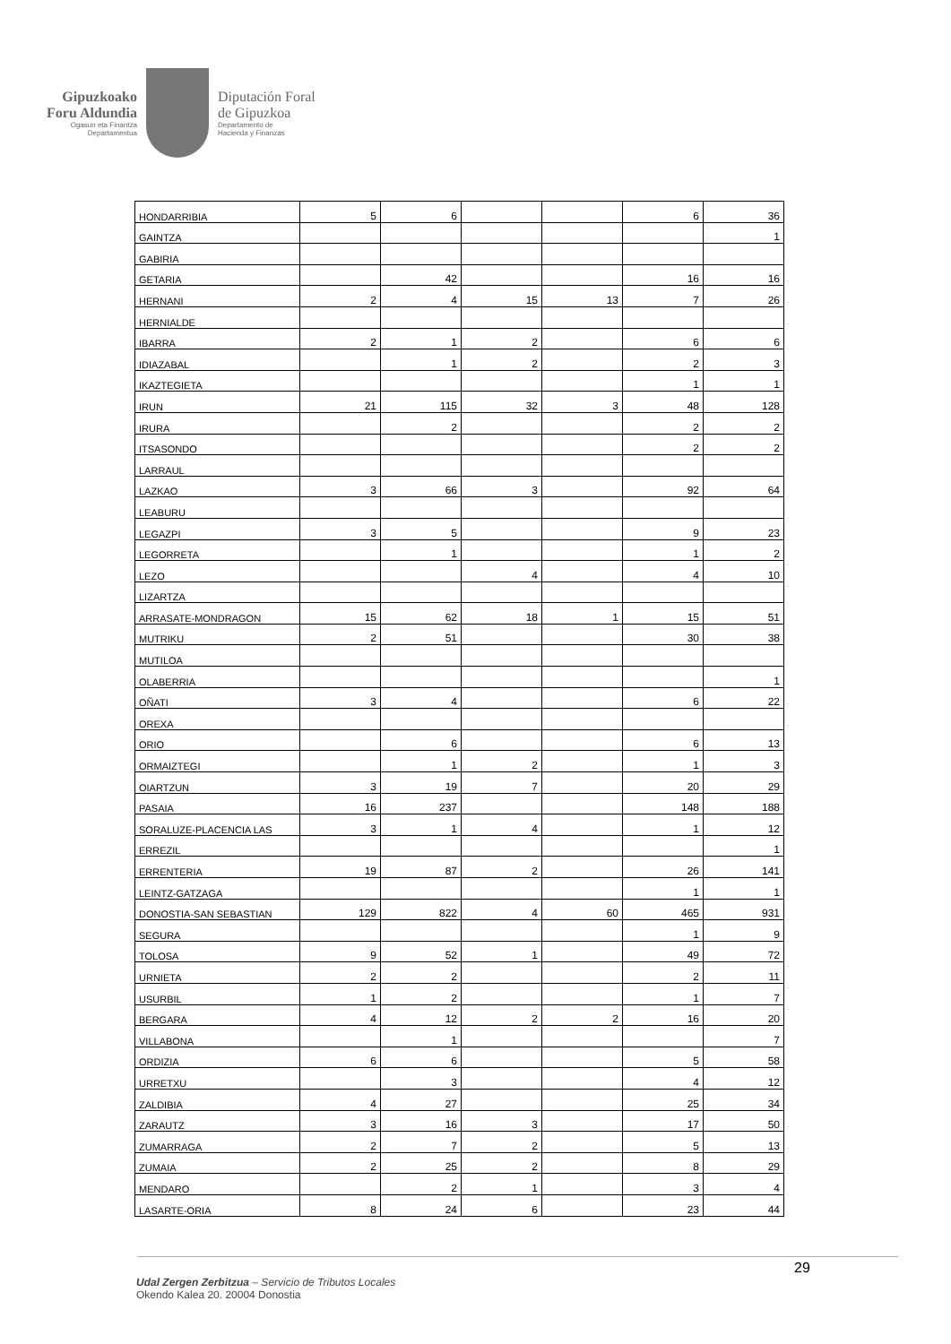Gipuzkoako
Foru Aldundia
Ogasun eta Finantza
Departamentua
Diputación Foral
de Gipuzkoa
Departamento de
Hacienda y Finanzas
| HONDARRIBIA | 5 | 6 | | | 6 | 36 |
| GAINTZA | | | | | | 1 |
| GABIRIA | | | | | | |
| GETARIA | | 42 | | | 16 | 16 |
| HERNANI | 2 | 4 | 15 | 13 | 7 | 26 |
| HERNIALDE | | | | | | |
| IBARRA | 2 | 1 | 2 | | 6 | 6 |
| IDIAZABAL | | 1 | 2 | | 2 | 3 |
| IKAZTEGIETA | | | | | 1 | 1 |
| IRUN | 21 | 115 | 32 | 3 | 48 | 128 |
| IRURA | | 2 | | | 2 | 2 |
| ITSASONDO | | | | | 2 | 2 |
| LARRAUL | | | | | | |
| LAZKAO | 3 | 66 | 3 | | 92 | 64 |
| LEABURU | | | | | | |
| LEGAZPI | 3 | 5 | | | 9 | 23 |
| LEGORRETA | | 1 | | | 1 | 2 |
| LEZO | | | 4 | | 4 | 10 |
| LIZARTZA | | | | | | |
| ARRASATE-MONDRAGON | 15 | 62 | 18 | 1 | 15 | 51 |
| MUTRIKU | 2 | 51 | | | 30 | 38 |
| MUTILOA | | | | | | |
| OLABERRIA | | | | | | 1 |
| OÑATI | 3 | 4 | | | 6 | 22 |
| OREXA | | | | | | |
| ORIO | | 6 | | | 6 | 13 |
| ORMAIZTEGI | | 1 | 2 | | 1 | 3 |
| OIARTZUN | 3 | 19 | 7 | | 20 | 29 |
| PASAIA | 16 | 237 | | | 148 | 188 |
| SORALUZE-PLACENCIA LAS | 3 | 1 | 4 | | 1 | 12 |
| ERREZIL | | | | | | 1 |
| ERRENTERIA | 19 | 87 | 2 | | 26 | 141 |
| LEINTZ-GATZAGA | | | | | 1 | 1 |
| DONOSTIA-SAN SEBASTIAN | 129 | 822 | 4 | 60 | 465 | 931 |
| SEGURA | | | | | 1 | 9 |
| TOLOSA | 9 | 52 | 1 | | 49 | 72 |
| URNIETA | 2 | 2 | | | 2 | 11 |
| USURBIL | 1 | 2 | | | 1 | 7 |
| BERGARA | 4 | 12 | 2 | 2 | 16 | 20 |
| VILLABONA | | 1 | | | | 7 |
| ORDIZIA | 6 | 6 | | | 5 | 58 |
| URRETXU | | 3 | | | 4 | 12 |
| ZALDIBIA | 4 | 27 | | | 25 | 34 |
| ZARAUTZ | 3 | 16 | 3 | | 17 | 50 |
| ZUMARRAGA | 2 | 7 | 2 | | 5 | 13 |
| ZUMAIA | 2 | 25 | 2 | | 8 | 29 |
| MENDARO | | 2 | 1 | | 3 | 4 |
| LASARTE-ORIA | 8 | 24 | 6 | | 23 | 44 |
29
Udal Zergen Zerbitzua – Servicio de Tributos Locales
Okendo Kalea 20. 20004 Donostia